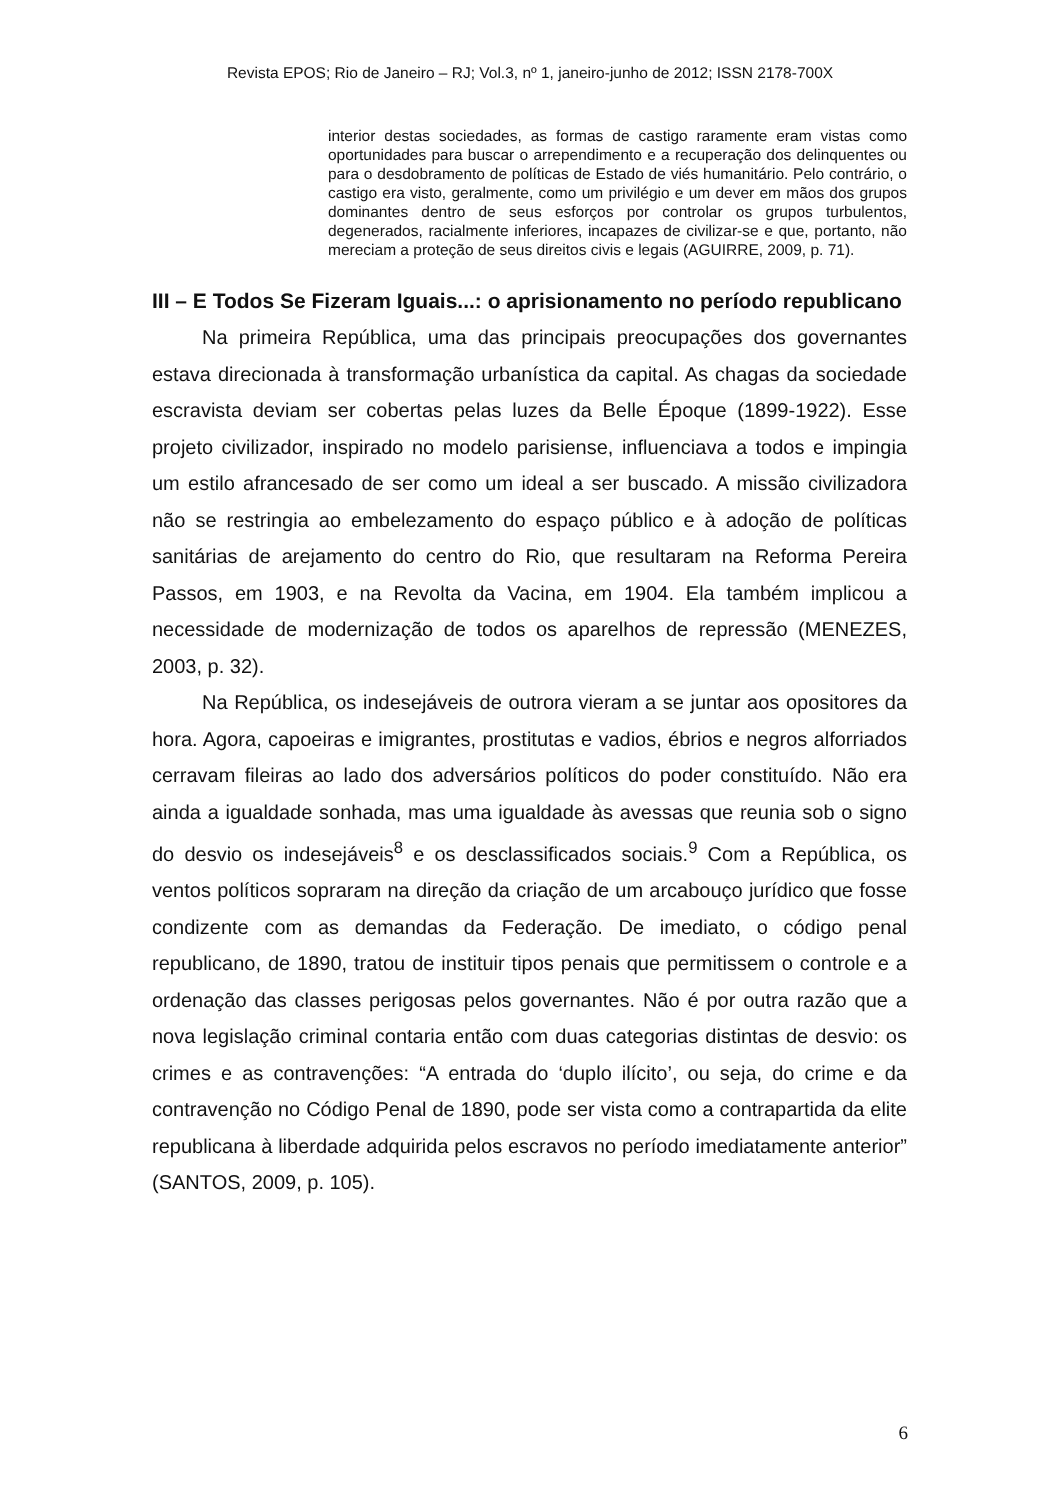Revista EPOS; Rio de Janeiro – RJ; Vol.3, nº 1, janeiro-junho de 2012; ISSN 2178-700X
interior destas sociedades, as formas de castigo raramente eram vistas como oportunidades para buscar o arrependimento e a recuperação dos delinquentes ou para o desdobramento de políticas de Estado de viés humanitário. Pelo contrário, o castigo era visto, geralmente, como um privilégio e um dever em mãos dos grupos dominantes dentro de seus esforços por controlar os grupos turbulentos, degenerados, racialmente inferiores, incapazes de civilizar-se e que, portanto, não mereciam a proteção de seus direitos civis e legais (AGUIRRE, 2009, p. 71).
III – E Todos Se Fizeram Iguais...: o aprisionamento no período republicano
Na primeira República, uma das principais preocupações dos governantes estava direcionada à transformação urbanística da capital. As chagas da sociedade escravista deviam ser cobertas pelas luzes da Belle Époque (1899-1922). Esse projeto civilizador, inspirado no modelo parisiense, influenciava a todos e impingia um estilo afrancesado de ser como um ideal a ser buscado. A missão civilizadora não se restringia ao embelezamento do espaço público e à adoção de políticas sanitárias de arejamento do centro do Rio, que resultaram na Reforma Pereira Passos, em 1903, e na Revolta da Vacina, em 1904. Ela também implicou a necessidade de modernização de todos os aparelhos de repressão (MENEZES, 2003, p. 32).
Na República, os indesejáveis de outrora vieram a se juntar aos opositores da hora. Agora, capoeiras e imigrantes, prostitutas e vadios, ébrios e negros alforriados cerravam fileiras ao lado dos adversários políticos do poder constituído. Não era ainda a igualdade sonhada, mas uma igualdade às avessas que reunia sob o signo do desvio os indesejáveis<sup>8</sup> e os desclassificados sociais.<sup>9</sup> Com a República, os ventos políticos sopraram na direção da criação de um arcabouço jurídico que fosse condizente com as demandas da Federação. De imediato, o código penal republicano, de 1890, tratou de instituir tipos penais que permitissem o controle e a ordenação das classes perigosas pelos governantes. Não é por outra razão que a nova legislação criminal contaria então com duas categorias distintas de desvio: os crimes e as contravenções: “A entrada do ‘duplo ilícito’, ou seja, do crime e da contravenção no Código Penal de 1890, pode ser vista como a contrapartida da elite republicana à liberdade adquirida pelos escravos no período imediatamente anterior” (SANTOS, 2009, p. 105).
6